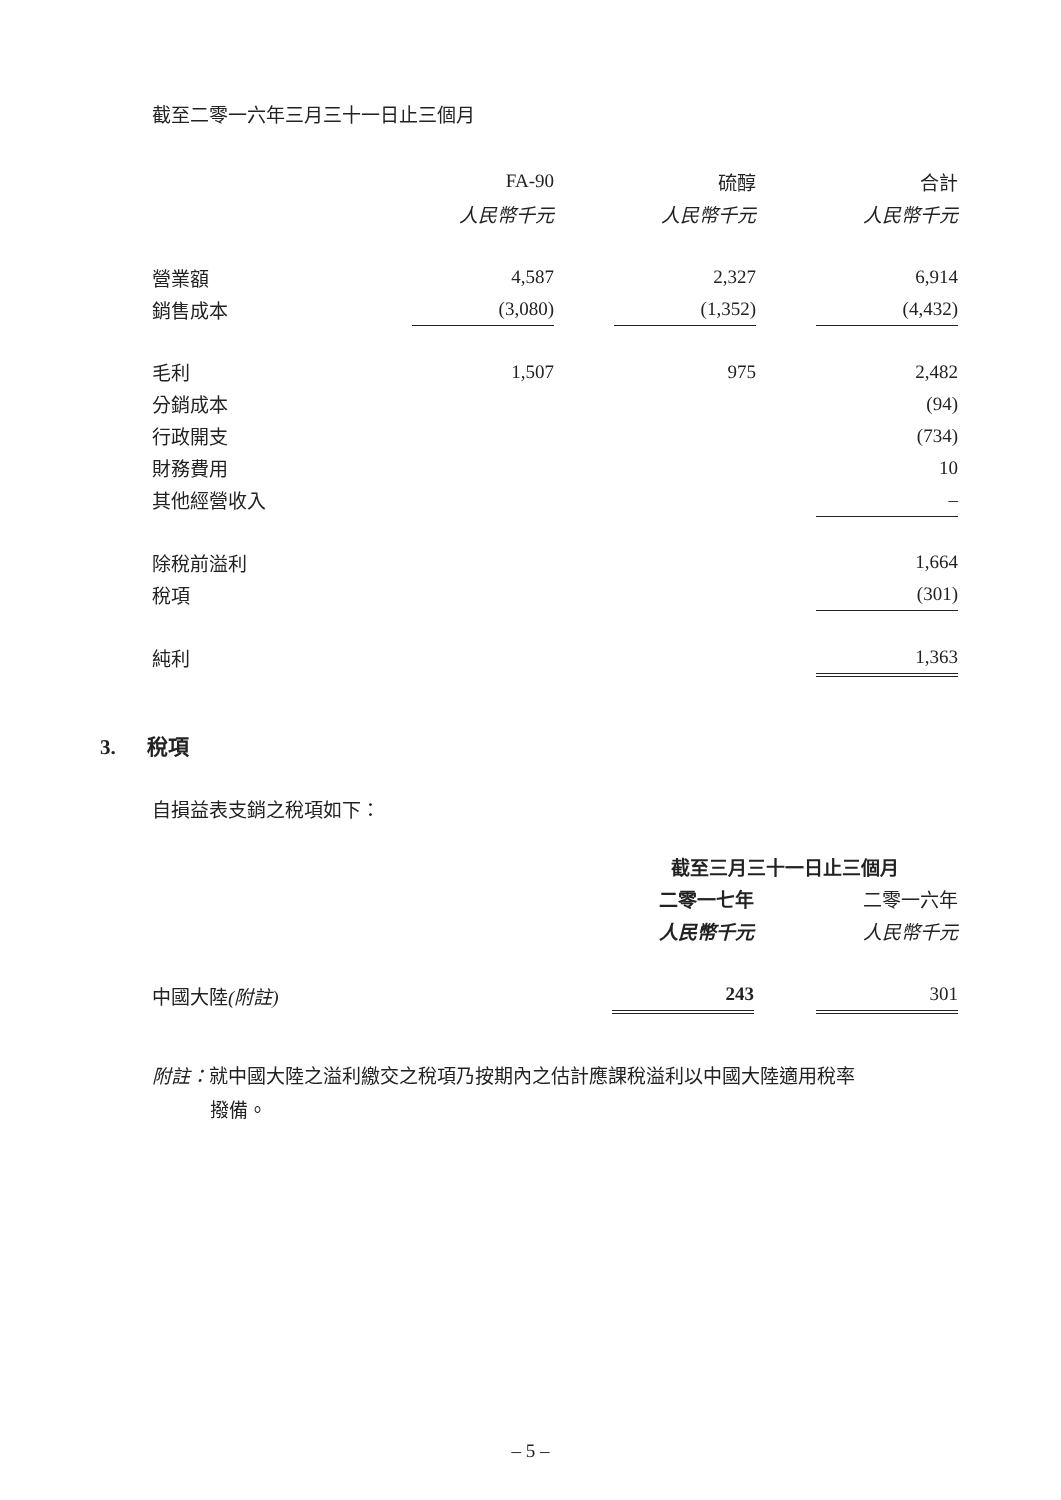截至二零一六年三月三十一日止三個月
| | FA-90 | | 硫醇 | | 合計 |
| | 人民幣千元 | | 人民幣千元 | | 人民幣千元 |
| 營業額 | 4,587 | | 2,327 | | 6,914 |
| 銷售成本 | (3,080) | | (1,352) | | (4,432) |
| 毛利 | 1,507 | | 975 | | 2,482 |
| 分銷成本 | | | | | (94) |
| 行政開支 | | | | | (734) |
| 財務費用 | | | | | 10 |
| 其他經營收入 | | | | | – |
| 除稅前溢利 | | | | | 1,664 |
| 稅項 | | | | | (301) |
| 純利 | | | | | 1,363 |
3. 稅項
自損益表支銷之稅項如下：
| | 截至三月三十一日止三個月 | | |
| | 二零一七年 | | 二零一六年 |
| | 人民幣千元 | | 人民幣千元 |
| 中國大陸 (附註) | 243 | | 301 |
附註：就中國大陸之溢利繳交之稅項乃按期內之估計應課稅溢利以中國大陸適用稅率
撥備。
– 5 –